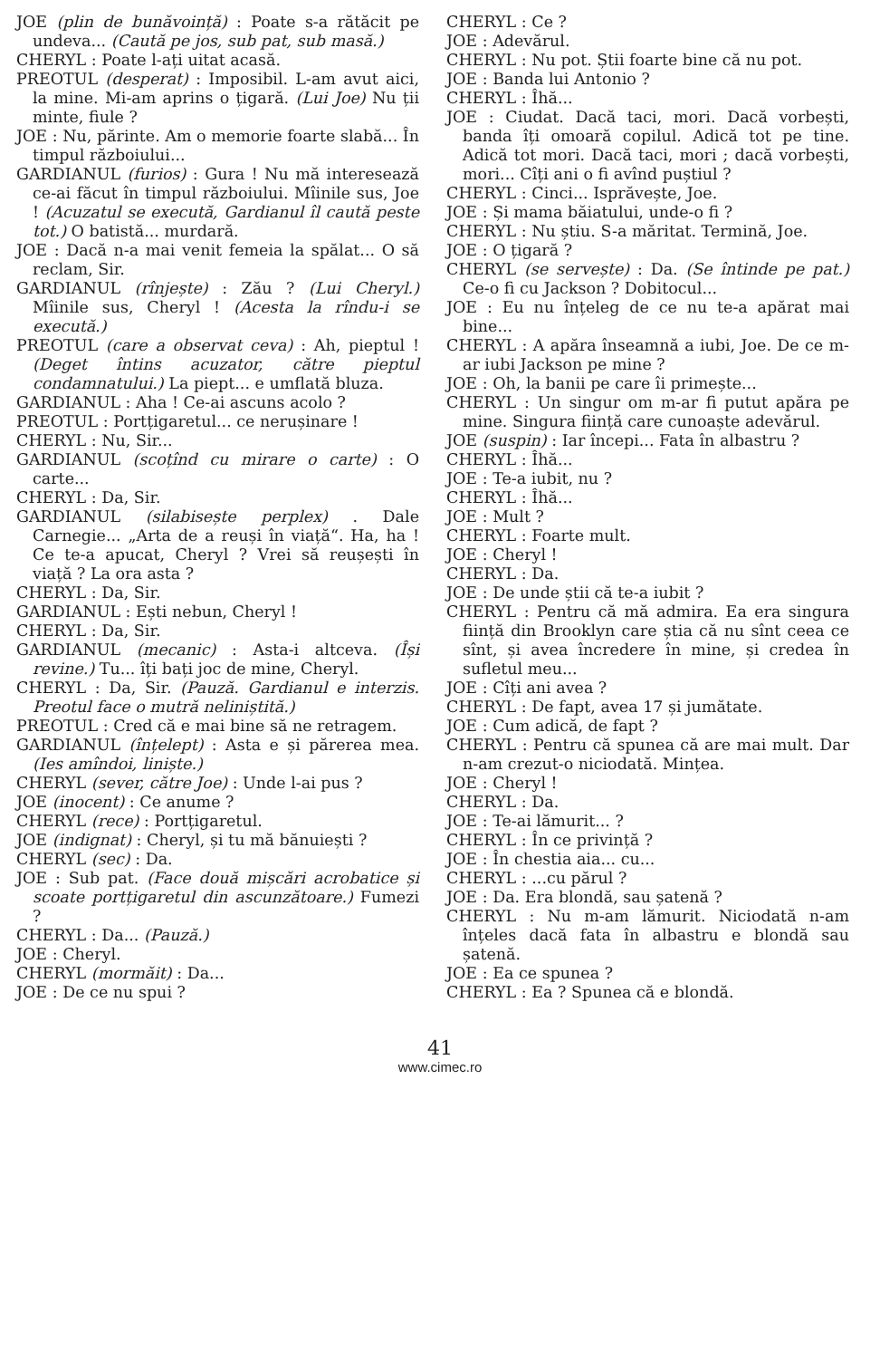JOE (plin de bunăvoință) : Poate s-a rătăcit pe undeva... (Caută pe jos, sub pat, sub masă.)
CHERYL : Poate l-ați uitat acasă.
PREOTUL (desperat) : Imposibil. L-am avut aici, la mine. Mi-am aprins o țigară. (Lui Joe) Nu ții minte, fiule ?
JOE : Nu, părinte. Am o memorie foarte slabă... În timpul războiului...
GARDIANUL (furios) : Gura ! Nu mă interesează ce-ai făcut în timpul războiului. Mîinile sus, Joe ! (Acuzatul se execută, Gardianul îl caută peste tot.) O batistă... murdară.
JOE : Dacă n-a mai venit femeia la spălat... O să reclam, Sir.
GARDIANUL (rînjește) : Zău ? (Lui Cheryl.) Mîinile sus, Cheryl ! (Acesta la rîndu-i se execută.)
PREOTUL (care a observat ceva) : Ah, pieptul ! (Deget întins acuzator, către pieptul condamnatului.) La piept... e umflată bluza.
GARDIANUL : Aha ! Ce-ai ascuns acolo ?
PREOTUL : Portțigaretul... ce nerușinare !
CHERYL : Nu, Sir...
GARDIANUL (scoțînd cu mirare o carte) : O carte...
CHERYL : Da, Sir.
GARDIANUL (silabisește perplex) . Dale Carnegie... „Arta de a reuși în viață“. Ha, ha ! Ce te-a apucat, Cheryl ? Vrei să reușești în viață ? La ora asta ?
CHERYL : Da, Sir.
GARDIANUL : Ești nebun, Cheryl !
CHERYL : Da, Sir.
GARDIANUL (mecanic) : Asta-i altceva. (Își revine.) Tu... îți bați joc de mine, Cheryl.
CHERYL : Da, Sir. (Pauză. Gardianul e interzis. Preotul face o mutră neliniștită.)
PREOTUL : Cred că e mai bine să ne retragem.
GARDIANUL (înțelept) : Asta e și părerea mea. (Ies amîndoi, liniște.)
CHERYL (sever, către Joe) : Unde l-ai pus ?
JOE (inocent) : Ce anume ?
CHERYL (rece) : Portțigaretul.
JOE (indignat) : Cheryl, și tu mă bănuiești ?
CHERYL (sec) : Da.
JOE : Sub pat. (Face două mișcări acrobatice și scoate portțigaretul din ascunzătoare.) Fumezi ?
CHERYL : Da... (Pauză.)
JOE : Cheryl.
CHERYL (mormăit) : Da...
JOE : De ce nu spui ?
CHERYL : Ce ?
JOE : Adevărul.
CHERYL : Nu pot. Știi foarte bine că nu pot.
JOE : Banda lui Antonio ?
CHERYL : Îhă...
JOE : Ciudat. Dacă taci, mori. Dacă vorbești, banda îți omoară copilul. Adică tot pe tine. Adică tot mori. Dacă taci, mori ; dacă vorbești, mori... Cîți ani o fi avînd puștiul ?
CHERYL : Cinci... Isprăvește, Joe.
JOE : Și mama băiatului, unde-o fi ?
CHERYL : Nu știu. S-a măritat. Termină, Joe.
JOE : O țigară ?
CHERYL (se servește) : Da. (Se întinde pe pat.) Ce-o fi cu Jackson ? Dobitocul...
JOE : Eu nu înțeleg de ce nu te-a apărat mai bine...
CHERYL : A apăra înseamnă a iubi, Joe. De ce m-ar iubi Jackson pe mine ?
JOE : Oh, la banii pe care îi primește...
CHERYL : Un singur om m-ar fi putut apăra pe mine. Singura ființă care cunoaște adevărul.
JOE (suspin) : Iar începi... Fata în albastru ?
CHERYL : Îhă...
JOE : Te-a iubit, nu ?
CHERYL : Îhă...
JOE : Mult ?
CHERYL : Foarte mult.
JOE : Cheryl !
CHERYL : Da.
JOE : De unde știi că te-a iubit ?
CHERYL : Pentru că mă admira. Ea era singura ființă din Brooklyn care știa că nu sînt ceea ce sînt, și avea încredere în mine, și credea în sufletul meu...
JOE : Cîți ani avea ?
CHERYL : De fapt, avea 17 și jumătate.
JOE : Cum adică, de fapt ?
CHERYL : Pentru că spunea că are mai mult. Dar n-am crezut-o niciodată. Mințea.
JOE : Cheryl !
CHERYL : Da.
JOE : Te-ai lămurit... ?
CHERYL : În ce privință ?
JOE : În chestia aia... cu...
CHERYL : ...cu părul ?
JOE : Da. Era blondă, sau șatenă ?
CHERYL : Nu m-am lămurit. Niciodată n-am înțeles dacă fata în albastru e blondă sau șatenă.
JOE : Ea ce spunea ?
CHERYL : Ea ? Spunea că e blondă.
41
www.cimec.ro